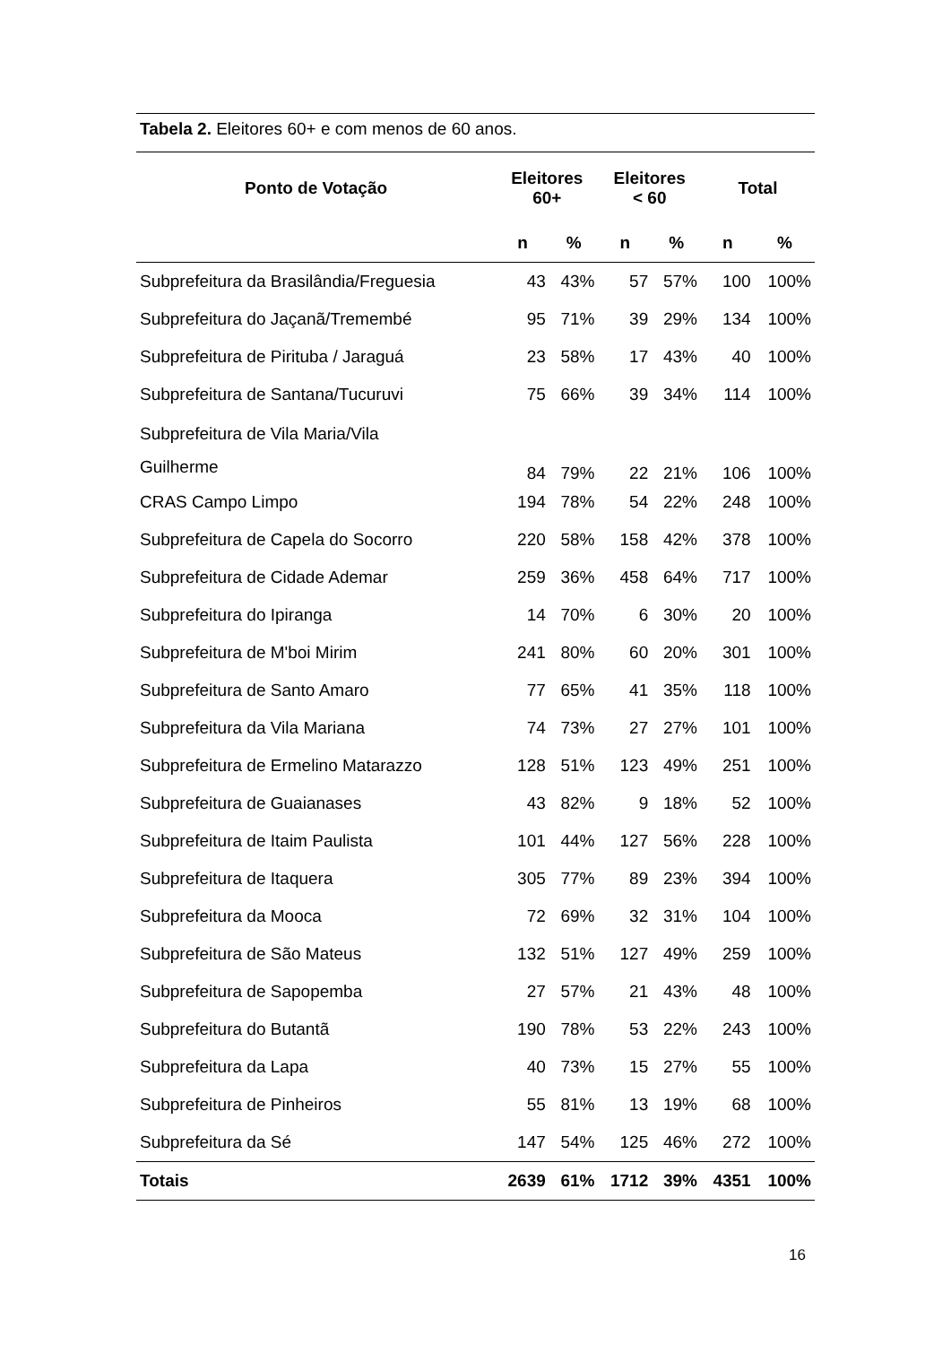Tabela 2. Eleitores 60+ e com menos de 60 anos.
| Ponto de Votação | Eleitores 60+ | | Eleitores < 60 | | Total | |
| --- | --- | --- | --- | --- | --- | --- |
| | n | % | n | % | n | % |
| Subprefeitura da Brasilândia/Freguesia | 43 | 43% | 57 | 57% | 100 | 100% |
| Subprefeitura do Jaçanã/Tremembé | 95 | 71% | 39 | 29% | 134 | 100% |
| Subprefeitura de Pirituba / Jaraguá | 23 | 58% | 17 | 43% | 40 | 100% |
| Subprefeitura de Santana/Tucuruvi | 75 | 66% | 39 | 34% | 114 | 100% |
| Subprefeitura de Vila Maria/Vila Guilherme | 84 | 79% | 22 | 21% | 106 | 100% |
| CRAS Campo Limpo | 194 | 78% | 54 | 22% | 248 | 100% |
| Subprefeitura de Capela do Socorro | 220 | 58% | 158 | 42% | 378 | 100% |
| Subprefeitura de Cidade Ademar | 259 | 36% | 458 | 64% | 717 | 100% |
| Subprefeitura do Ipiranga | 14 | 70% | 6 | 30% | 20 | 100% |
| Subprefeitura de M'boi Mirim | 241 | 80% | 60 | 20% | 301 | 100% |
| Subprefeitura de Santo Amaro | 77 | 65% | 41 | 35% | 118 | 100% |
| Subprefeitura da Vila Mariana | 74 | 73% | 27 | 27% | 101 | 100% |
| Subprefeitura de Ermelino Matarazzo | 128 | 51% | 123 | 49% | 251 | 100% |
| Subprefeitura de Guaianases | 43 | 82% | 9 | 18% | 52 | 100% |
| Subprefeitura de Itaim Paulista | 101 | 44% | 127 | 56% | 228 | 100% |
| Subprefeitura de Itaquera | 305 | 77% | 89 | 23% | 394 | 100% |
| Subprefeitura da Mooca | 72 | 69% | 32 | 31% | 104 | 100% |
| Subprefeitura de São Mateus | 132 | 51% | 127 | 49% | 259 | 100% |
| Subprefeitura de Sapopemba | 27 | 57% | 21 | 43% | 48 | 100% |
| Subprefeitura do Butantã | 190 | 78% | 53 | 22% | 243 | 100% |
| Subprefeitura da Lapa | 40 | 73% | 15 | 27% | 55 | 100% |
| Subprefeitura de Pinheiros | 55 | 81% | 13 | 19% | 68 | 100% |
| Subprefeitura da Sé | 147 | 54% | 125 | 46% | 272 | 100% |
| Totais | 2639 | 61% | 1712 | 39% | 4351 | 100% |
16